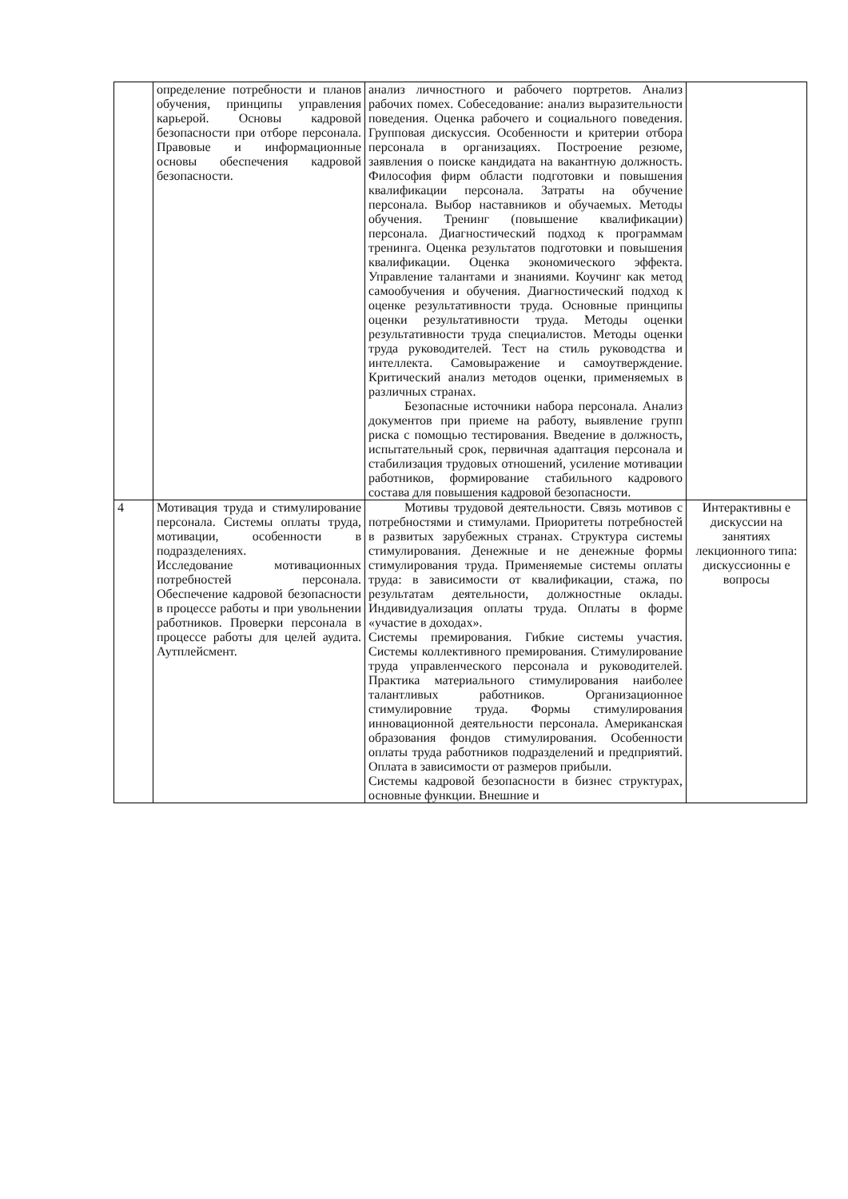| | определение потребности и планов обучения, принципы управления карьерой. Основы кадровой безопасности при отборе персонала. Правовые и информационные основы обеспечения кадровой безопасности. | анализ личностного и рабочего портретов. Анализ рабочих помех. Собеседование: анализ выразительности поведения. Оценка рабочего и социального поведения. Групповая дискуссия. Особенности и критерии отбора персонала в организациях. Построение резюме, заявления о поиске кандидата на вакантную должность. Философия фирм области подготовки и повышения квалификации персонала. Затраты на обучение персонала. Выбор наставников и обучаемых. Методы обучения. Тренинг (повышение квалификации) персонала. Диагностический подход к программам тренинга. Оценка результатов подготовки и повышения квалификации. Оценка экономического эффекта. Управление талантами и знаниями. Коучинг как метод самообучения и обучения. Диагностический подход к оценке результативности труда. Основные принципы оценки результативности труда. Методы оценки результативности труда специалистов. Методы оценки труда руководителей. Тест на стиль руководства и интеллекта. Самовыражение и самоутверждение. Критический анализ методов оценки, применяемых в различных странах. Безопасные источники набора персонала. Анализ документов при приеме на работу, выявление групп риска с помощью тестирования. Введение в должность, испытательный срок, первичная адаптация персонала и стабилизация трудовых отношений, усиление мотивации работников, формирование стабильного кадрового состава для повышения кадровой безопасности. | |
| 4 | Мотивация труда и стимулирование персонала. Системы оплаты труда, мотивации, особенности в подразделениях. Исследование мотивационных потребностей персонала. Обеспечение кадровой безопасности в процессе работы и при увольнении работников. Проверки персонала в процессе работы для целей аудита. Аутплейсмент. | Мотивы трудовой деятельности. Связь мотивов с потребностями и стимулами. Приоритеты потребностей в развитых зарубежных странах. Структура системы стимулирования. Денежные и не денежные формы стимулирования труда. Применяемые системы оплаты труда: в зависимости от квалификации, стажа, по результатам деятельности, должностные оклады. Индивидуализация оплаты труда. Оплаты в форме «участие в доходах». Системы премирования. Гибкие системы участия. Системы коллективного премирования. Стимулирование труда управленческого персонала и руководителей. Практика материального стимулирования наиболее талантливых работников. Организационное стимулировние труда. Формы стимулирования инновационной деятельности персонала. Американская образования фондов стимулирования. Особенности оплаты труда работников подразделений и предприятий. Оплата в зависимости от размеров прибыли. Системы кадровой безопасности в бизнес структурах, основные функции. Внешние и | Интерактивны е дискуссии на занятиях лекционного типа: дискуссионны е вопросы |